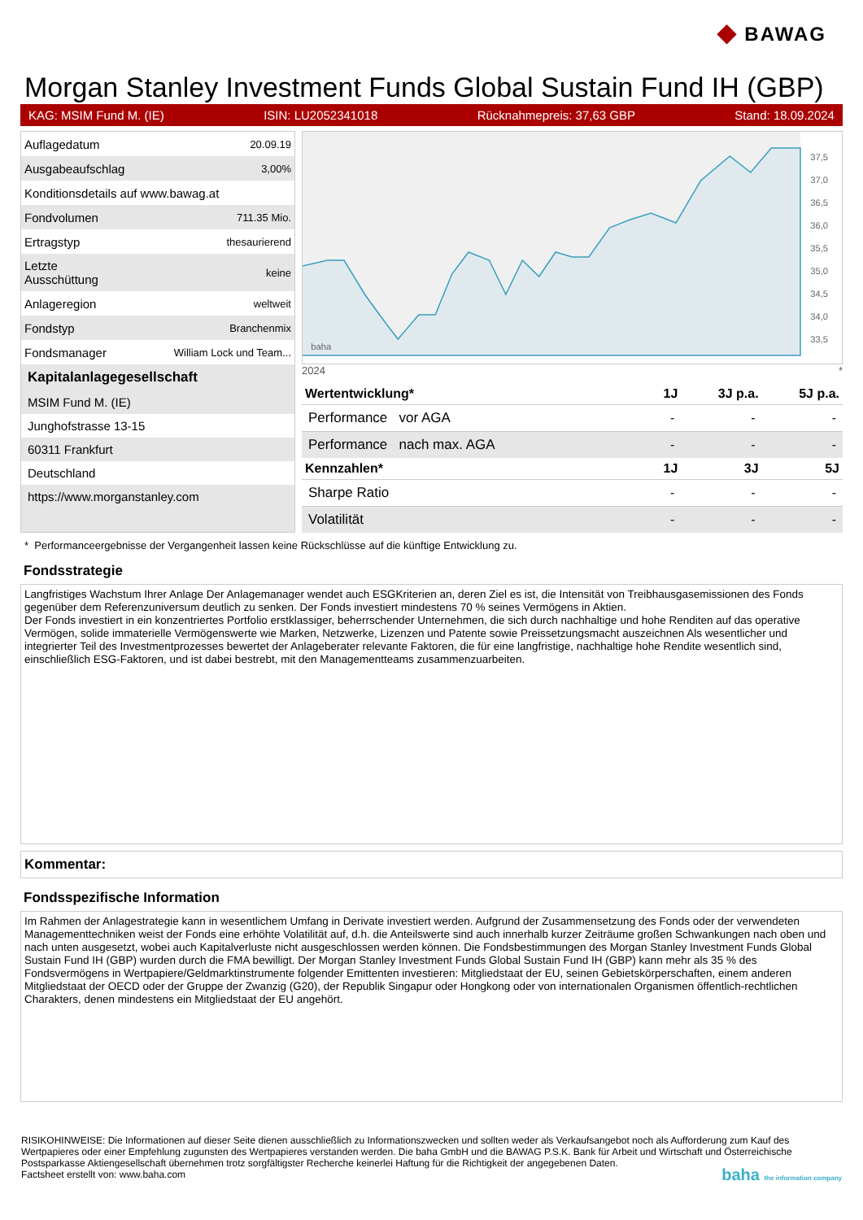◆ BAWAG
Morgan Stanley Investment Funds Global Sustain Fund IH (GBP)
KAG: MSIM Fund M. (IE) ISIN: LU2052341018 Rücknahmepreis: 37,63 GBP Stand: 18.09.2024
| Auflagedatum | 20.09.19 |
| Ausgabeaufschlag | 3,00% |
| Konditionsdetails auf www.bawag.at | |
| Fondvolumen | 711.35 Mio. |
| Ertragstyp | thesaurierend |
| Letzte Ausschüttung | keine |
| Anlageregion | weltweit |
| Fondstyp | Branchenmix |
| Fondsmanager | William Lock und Team... |
Kapitalanlagegesellschaft
MSIM Fund M. (IE)
Junghofstrasse 13-15
60311 Frankfurt
Deutschland
https://www.morganstanley.com
37,5
37,0
36,5
36,0
35,5
35,0
34,5
34,0
33,5
baha
2024 *
| Wertentwicklung* | 1J | 3J p.a. | 5J p.a. |
| --- | --- | --- | --- |
| Performance vor AGA | - | - | - |
| Performance nach max. AGA | - | - | - |
| Kennzahlen* | 1J | 3J | 5J |
| Sharpe Ratio | - | - | - |
| Volatilität | - | - | - |
* Performanceergebnisse der Vergangenheit lassen keine Rückschlüsse auf die künftige Entwicklung zu.
Fondsstrategie
Langfristiges Wachstum Ihrer Anlage Der Anlagemanager wendet auch ESGKriterien an, deren Ziel es ist, die Intensität von Treibhausgasemissionen des Fonds gegenüber dem Referenzuniversum deutlich zu senken. Der Fonds investiert mindestens 70 % seines Vermögens in Aktien.
Der Fonds investiert in ein konzentriertes Portfolio erstklassiger, beherrschender Unternehmen, die sich durch nachhaltige und hohe Renditen auf das operative Vermögen, solide immaterielle Vermögenswerte wie Marken, Netzwerke, Lizenzen und Patente sowie Preissetzungsmacht auszeichnen Als wesentlicher und integrierter Teil des Investmentprozesses bewertet der Anlageberater relevante Faktoren, die für eine langfristige, nachhaltige hohe Rendite wesentlich sind, einschließlich ESG-Faktoren, und ist dabei bestrebt, mit den Managementteams zusammenzuarbeiten.
Kommentar:
Fondsspezifische Information
Im Rahmen der Anlagestrategie kann in wesentlichem Umfang in Derivate investiert werden. Aufgrund der Zusammensetzung des Fonds oder der verwendeten Managementtechniken weist der Fonds eine erhöhte Volatilität auf, d.h. die Anteilswerte sind auch innerhalb kurzer Zeiträume großen Schwankungen nach oben und nach unten ausgesetzt, wobei auch Kapitalverluste nicht ausgeschlossen werden können. Die Fondsbestimmungen des Morgan Stanley Investment Funds Global Sustain Fund IH (GBP) wurden durch die FMA bewilligt. Der Morgan Stanley Investment Funds Global Sustain Fund IH (GBP) kann mehr als 35 % des Fondsvermögens in Wertpapiere/Geldmarktinstrumente folgender Emittenten investieren: Mitgliedstaat der EU, seinen Gebietskörperschaften, einem anderen Mitgliedstaat der OECD oder der Gruppe der Zwanzig (G20), der Republik Singapur oder Hongkong oder von internationalen Organismen öffentlich-rechtlichen Charakters, denen mindestens ein Mitgliedstaat der EU angehört.
RISIKOHINWEISE: Die Informationen auf dieser Seite dienen ausschließlich zu Informationszwecken und sollten weder als Verkaufsangebot noch als Aufforderung zum Kauf des Wertpapieres oder einer Empfehlung zugunsten des Wertpapieres verstanden werden. Die baha GmbH und die BAWAG P.S.K. Bank für Arbeit und Wirtschaft und Österreichische Postsparkasse Aktiengesellschaft übernehmen trotz sorgfältigster Recherche keinerlei Haftung für die Richtigkeit der angegebenen Daten.
Factsheet erstellt von: www.baha.com baha the information company